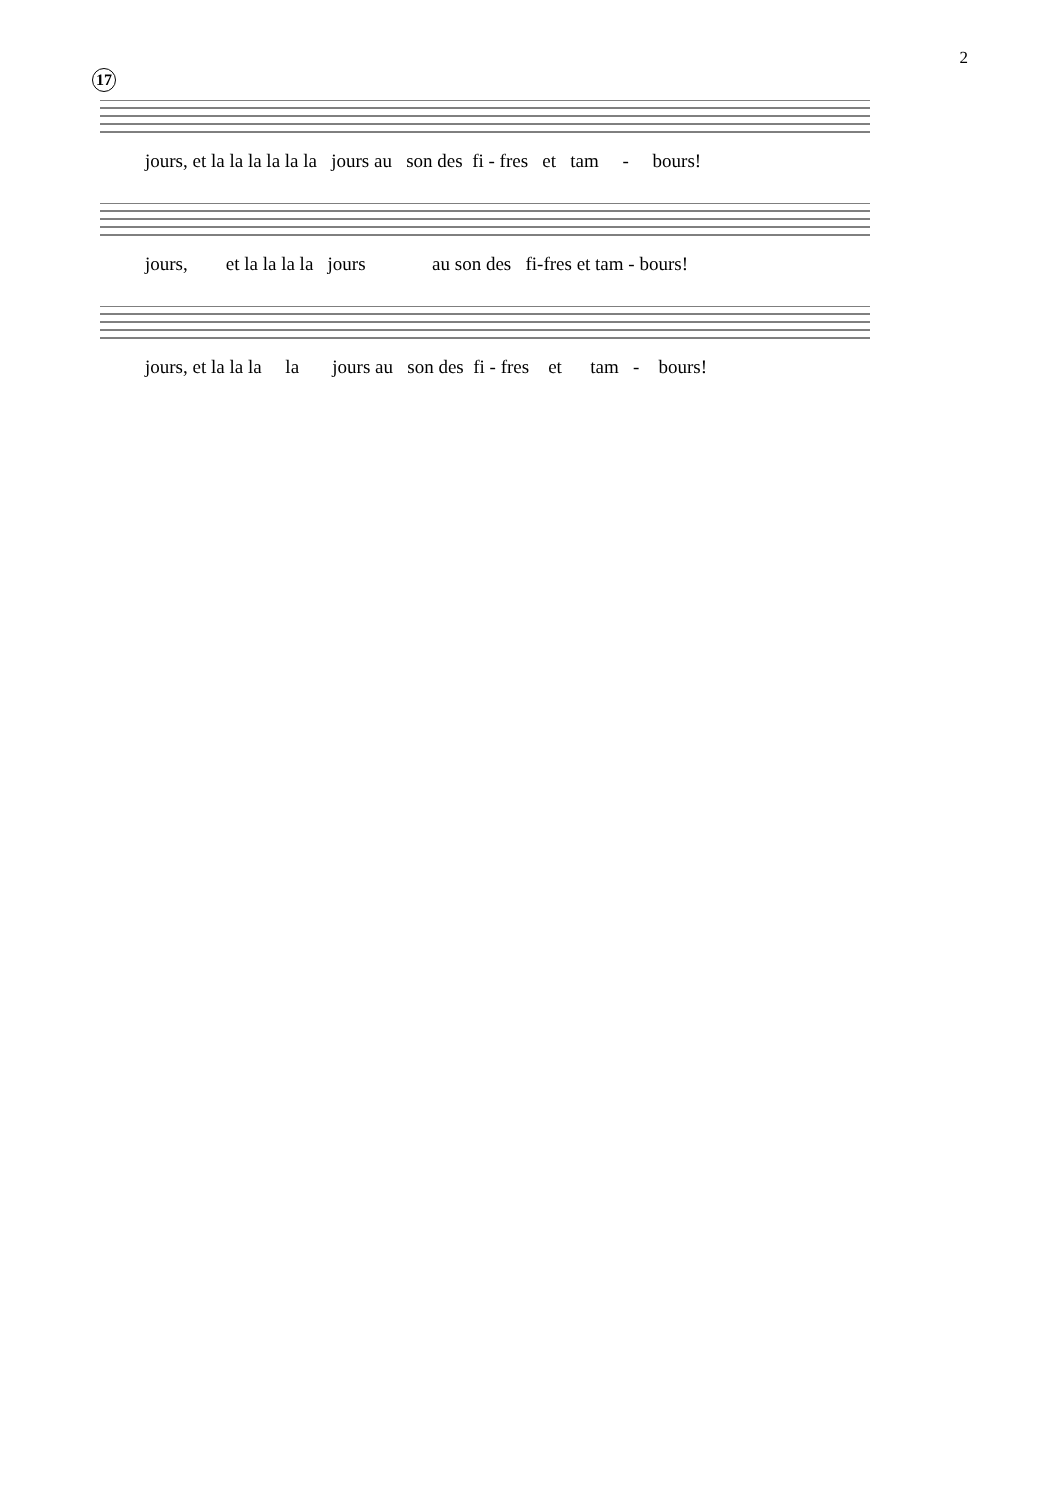2
17
jours, et la la la la la la jours au son des fi - fres et tam - bours!
jours, et la la la la jours au son des fi-fres et tam - bours!
jours, et la la la la jours au son des fi - fres et tam - bours!